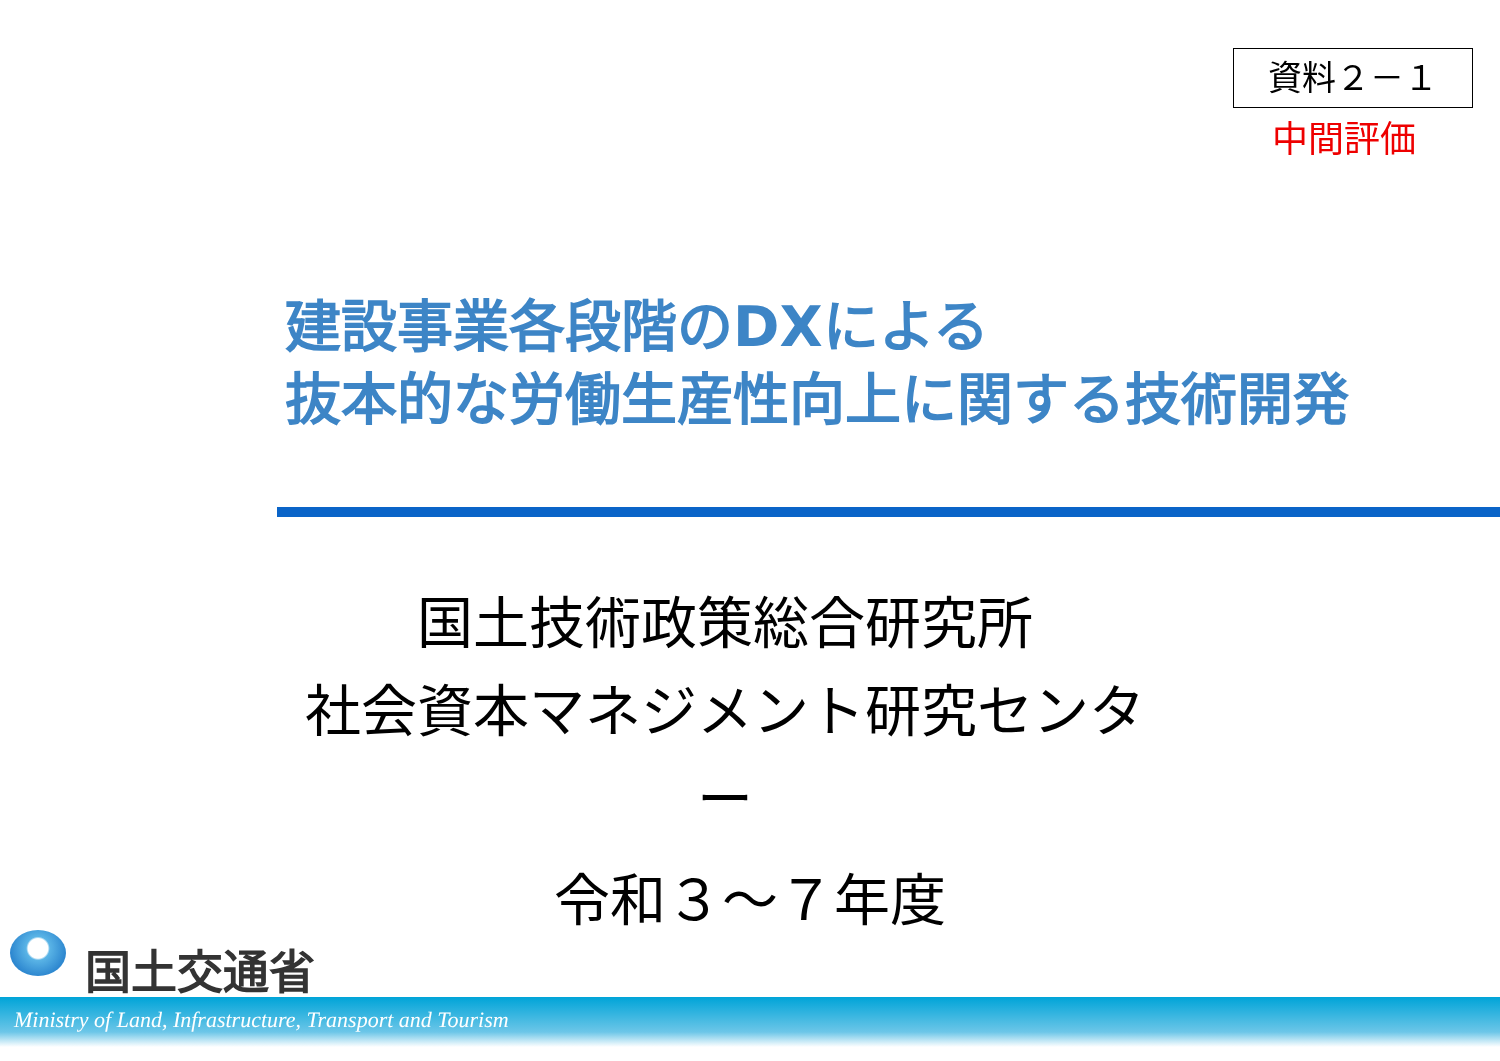資料２－１
中間評価
建設事業各段階のDXによる
抜本的な労働生産性向上に関する技術開発
国土技術政策総合研究所
社会資本マネジメント研究センター
令和３～７年度
国土交通省
Ministry of Land, Infrastructure, Transport and Tourism